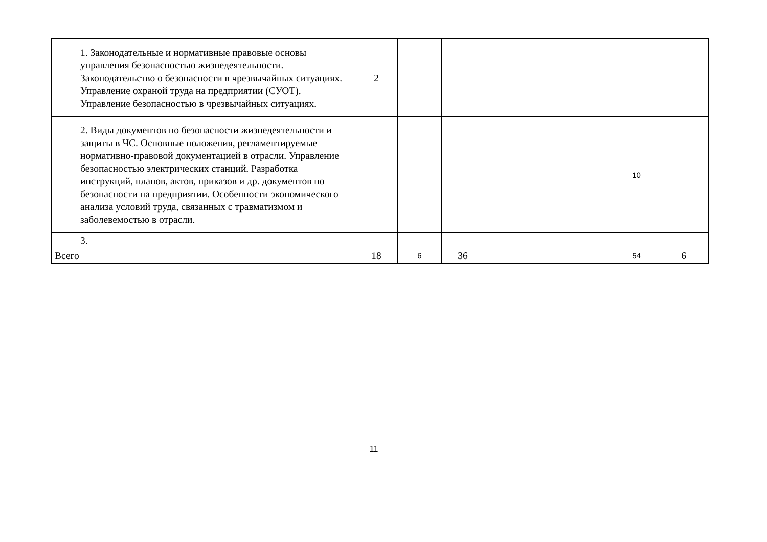| 1. Законодательные и нормативные правовые основы управления безопасностью жизнедеятельности. Законодательство о безопасности в чрезвычайных ситуациях. Управление охраной труда на предприятии (СУОТ). Управление безопасностью в чрезвычайных ситуациях. | 2 | | | | | | | |
| 2. Виды документов по безопасности жизнедеятельности и защиты в ЧС. Основные положения, регламентируемые нормативно-правовой документацией в отрасли. Управление безопасностью электрических станций. Разработка инструкций, планов, актов, приказов и др. документов по безопасности на предприятии. Особенности экономического анализа условий труда, связанных с травматизмом и заболевемостью в отрасли. | | | | | | | 10 | |
| 3. | | | | | | | | |
| Всего | 18 | 6 | 36 | | | | 54 | 6 |
11